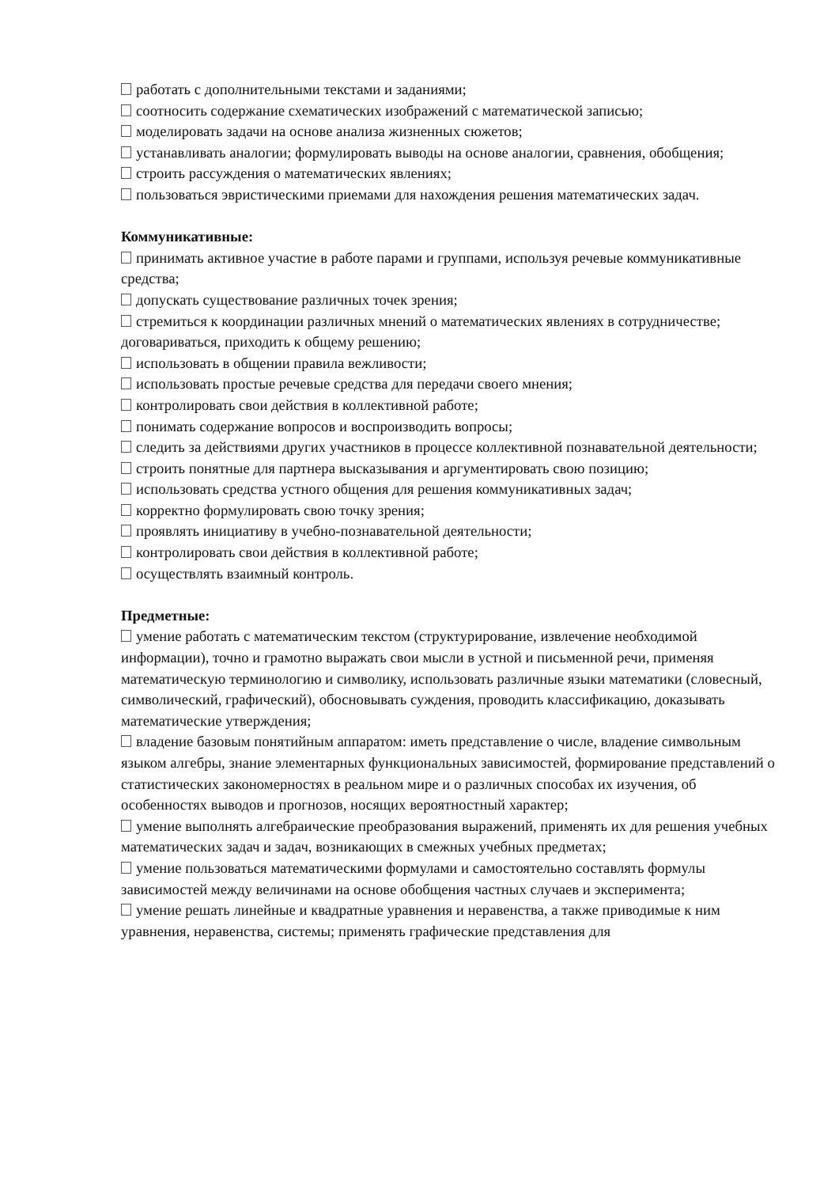работать с дополнительными текстами и заданиями;
соотносить содержание схематических изображений с математической записью;
моделировать задачи на основе анализа жизненных сюжетов;
устанавливать аналогии; формулировать выводы на основе аналогии, сравнения, обобщения;
строить рассуждения о математических явлениях;
пользоваться эвристическими приемами для нахождения решения математических задач.
Коммуникативные:
принимать активное участие в работе парами и группами, используя речевые коммуникативные средства;
допускать существование различных точек зрения;
стремиться к координации различных мнений о математических явлениях в сотрудничестве; договариваться, приходить к общему решению;
использовать в общении правила вежливости;
использовать простые речевые средства для передачи своего мнения;
контролировать свои действия в коллективной работе;
понимать содержание вопросов и воспроизводить вопросы;
следить за действиями других участников в процессе коллективной познавательной деятельности;
строить понятные для партнера высказывания и аргументировать свою позицию;
использовать средства устного общения для решения коммуникативных задач;
корректно формулировать свою точку зрения;
проявлять инициативу в учебно-познавательной деятельности;
контролировать свои действия в коллективной работе;
осуществлять взаимный контроль.
Предметные:
умение работать с математическим текстом (структурирование, извлечение необходимой информации), точно и грамотно выражать свои мысли в устной и письменной речи, применяя математическую терминологию и символику, использовать различные языки математики (словесный, символический, графический), обосновывать суждения, проводить классификацию, доказывать математические утверждения;
владение базовым понятийным аппаратом: иметь представление о числе, владение символьным языком алгебры, знание элементарных функциональных зависимостей, формирование представлений о статистических закономерностях в реальном мире и о различных способах их изучения, об особенностях выводов и прогнозов, носящих вероятностный характер;
умение выполнять алгебраические преобразования выражений, применять их для решения учебных математических задач и задач, возникающих в смежных учебных предметах;
умение пользоваться математическими формулами и самостоятельно составлять формулы зависимостей между величинами на основе обобщения частных случаев и эксперимента;
умение решать линейные и квадратные уравнения и неравенства, а также приводимые к ним уравнения, неравенства, системы; применять графические представления для